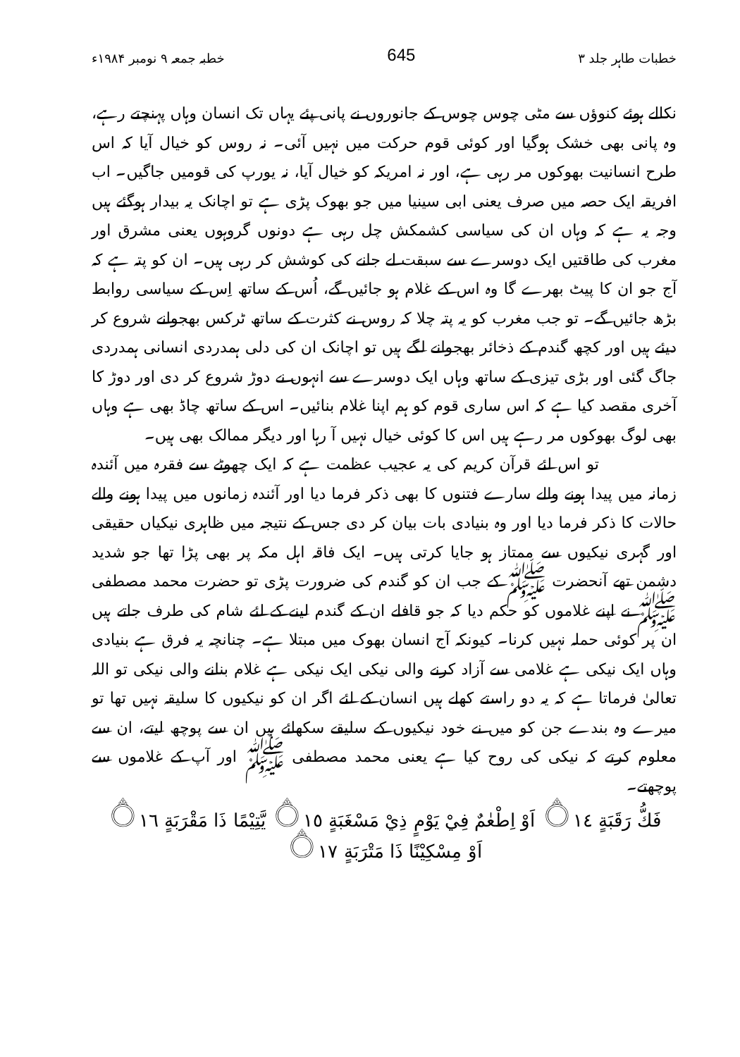خطبات طاہر جلد ۳ 645 خطبہ جمعہ ۹ نومبر ۱۹۸۴ء
نکالے ہوئے کنوؤں سے مٹی چوس چوس کے جانوروں نے پانی پئے یہاں تک انسان وہاں پہنچتے رہے، وہ پانی بھی خشک ہوگیا اور کوئی قوم حرکت میں نہیں آئی۔ نہ روس کو خیال آیا کہ اس طرح انسانیت بھوکوں مر رہی ہے، اور نہ امریکہ کو خیال آیا، نہ یورپ کی قومیں جاگیں۔ اب افریقہ ایک حصہ میں صرف یعنی ابی سینیا میں جو بھوک پڑی ہے تو اچانک یہ بیدار ہوگئے ہیں وجہ یہ ہے کہ وہاں ان کی سیاسی کشمکش چل رہی ہے دونوں گروہوں یعنی مشرق اور مغرب کی طاقتیں ایک دوسرے سے سبقت لے جانے کی کوشش کر رہی ہیں۔ ان کو پتہ ہے کہ آج جو ان کا پیٹ بھرے گا وہ اس کے غلام ہو جائیں گے، اُس کے ساتھ اِس کے سیاسی روابط بڑھ جائیں گے۔ تو جب مغرب کو یہ پتہ چلا کہ روس نے کثرت کے ساتھ ٹرکس بھجوانے شروع کر دیئے ہیں اور کچھ گندم کے ذخائر بھجوانے لگے ہیں تو اچانک ان کی دلی ہمدردی انسانی ہمدردی جاگ گئی اور بڑی تیزی کے ساتھ وہاں ایک دوسرے سے انہوں نے دوڑ شروع کر دی اور دوڑ کا آخری مقصد کیا ہے کہ اس ساری قوم کو ہم اپنا غلام بنائیں۔ اس کے ساتھ چاڈ بھی ہے وہاں بھی لوگ بھوکوں مر رہے ہیں اس کا کوئی خیال نہیں آ رہا اور دیگر ممالک بھی ہیں۔
تو اس لئے قرآن کریم کی یہ عجیب عظمت ہے کہ ایک چھوٹے سے فقرہ میں آئندہ زمانہ میں پیدا ہونے والے سارے فتنوں کا بھی ذکر فرما دیا اور آئندہ زمانوں میں پیدا ہونے والے حالات کا ذکر فرما دیا اور وہ بنیادی بات بیان کر دی جس کے نتیجہ میں ظاہری نیکیاں حقیقی اور گہری نیکیوں سے ممتاز ہو جایا کرتی ہیں۔ ایک فاقہ اہل مکہ پر بھی پڑا تھا جو شدید دشمن تھے آنحضرت ﷺ کے جب ان کو گندم کی ضرورت پڑی تو حضرت محمد مصطفی ﷺ نے اپنے غلاموں کو حکم دیا کہ جو قافلے ان کے گندم لینے کے لئے شام کی طرف جاتے ہیں ان پر کوئی حملہ نہیں کرنا۔ کیونکہ آج انسان بھوک میں مبتلا ہے۔ چنانچہ یہ فرق ہے بنیادی وہاں ایک نیکی ہے غلامی سے آزاد کرنے والی نیکی ایک نیکی ہے غلام بنانے والی نیکی تو اللہ تعالیٰ فرماتا ہے کہ یہ دو راستے کھلے ہیں انسان کے لئے اگر ان کو نیکیوں کا سلیقہ نہیں تھا تو میرے وہ بندے جن کو میں نے خود نیکیوں کے سلیقے سکھائے ہیں ان سے پوچھ لیتے، ان سے معلوم کرتے کہ نیکی کی روح کیا ہے یعنی محمد مصطفی ﷺ اور آپ کے غلاموں سے پوچھتے۔
فَكُّ رَقَبَةٍ ۝١٤ اَوْ اِطْعٰمٌ فِيْ يَوْمٍ ذِيْ مَسْغَبَةٍ ۝١٥ يَّتِيْمًا ذَا مَقْرَبَةٍ ۝١٦
اَوْ مِسْكِيْنًا ذَا مَتْرَبَةٍ ۝١٧